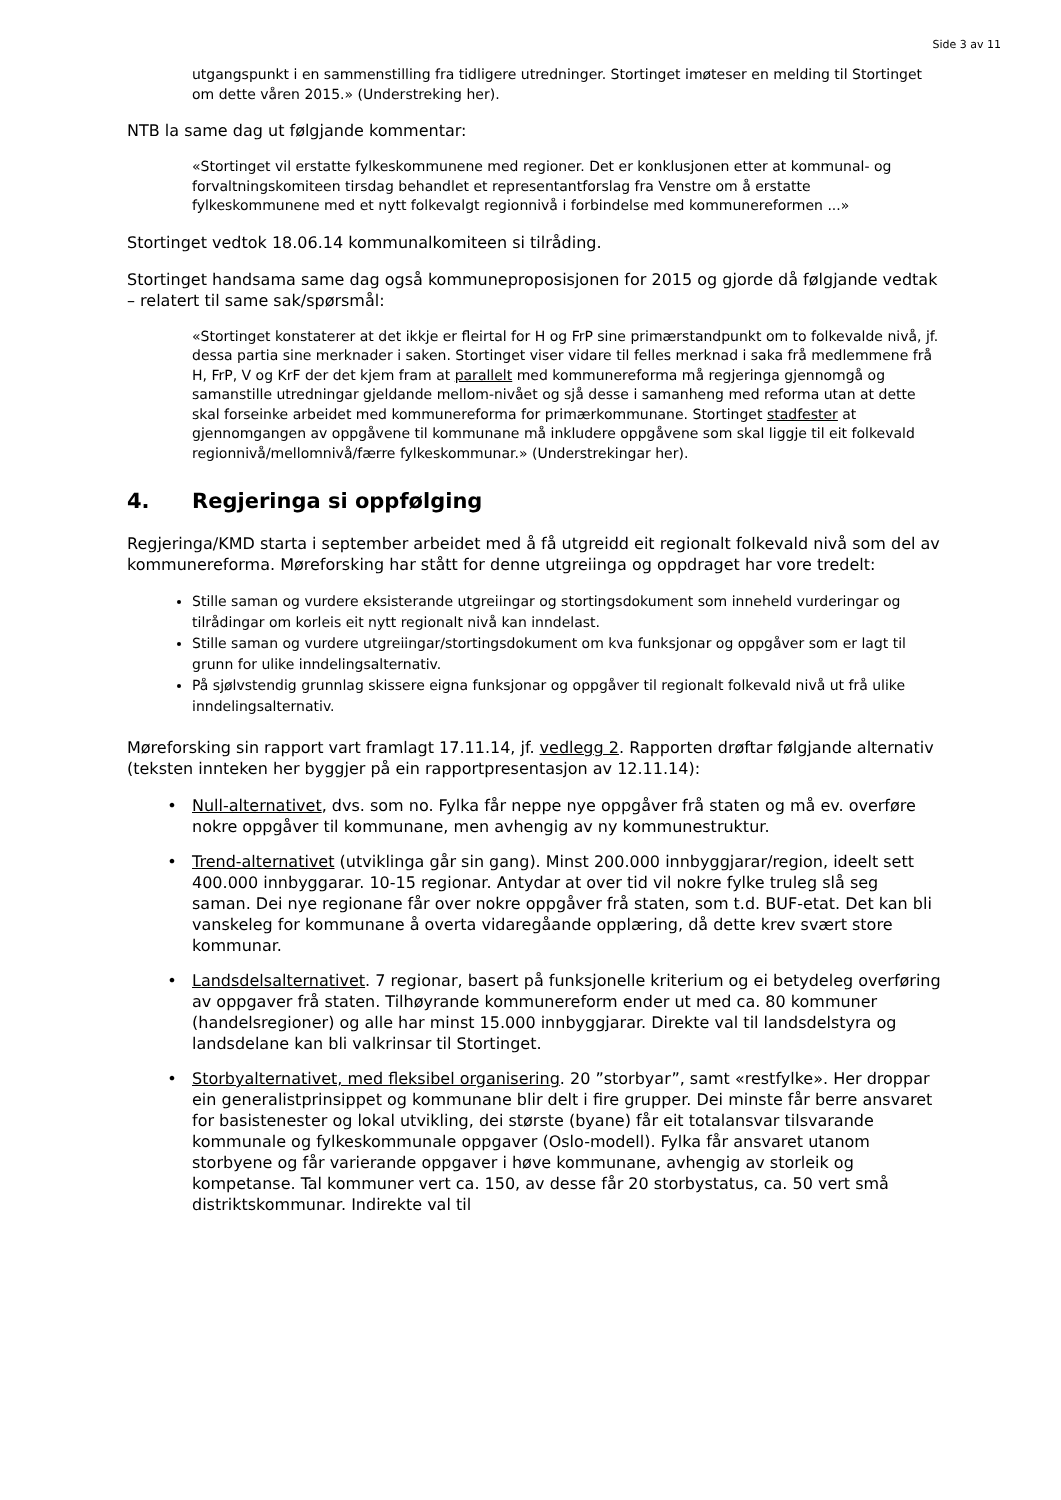Side 3 av 11
utgangspunkt i en sammenstilling fra tidligere utredninger. Stortinget imøteser en melding til Stortinget om dette våren 2015.» (Understreking her).
NTB la same dag ut følgjande kommentar:
«Stortinget vil erstatte fylkeskommunene med regioner. Det er konklusjonen etter at kommunal- og forvaltningskomiteen tirsdag behandlet et representantforslag fra Venstre om å erstatte fylkeskommunene med et nytt folkevalgt regionnivå i forbindelse med kommunereformen ...»
Stortinget vedtok 18.06.14 kommunalkomiteen si tilråding.
Stortinget handsama same dag også kommuneproposisjonen for 2015 og gjorde då følgjande vedtak – relatert til same sak/spørsmål:
«Stortinget konstaterer at det ikkje er fleirtal for H og FrP sine primærstandpunkt om to folkevalde nivå, jf. dessa partia sine merknader i saken. Stortinget viser vidare til felles merknad i saka frå medlemmene frå H, FrP, V og KrF der det kjem fram at parallelt med kommunereforma må regjeringa gjennomgå og samanstille utredningar gjeldande mellom-nivået og sjå desse i samanheng med reforma utan at dette skal forseinke arbeidet med kommunereforma for primærkommunane. Stortinget stadfester at gjennomgangen av oppgåvene til kommunane må inkludere oppgåvene som skal liggje til eit folkevald regionnivå/mellomnivå/færre fylkeskommunar.» (Understrekingar her).
4. Regjeringa si oppfølging
Regjeringa/KMD starta i september arbeidet med å få utgreidd eit regionalt folkevald nivå som del av kommunereforma. Møreforsking har stått for denne utgreiinga og oppdraget har vore tredelt:
Stille saman og vurdere eksisterande utgreiingar og stortingsdokument som inneheld vurderingar og tilrådingar om korleis eit nytt regionalt nivå kan inndelast.
Stille saman og vurdere utgreiingar/stortingsdokument om kva funksjonar og oppgåver som er lagt til grunn for ulike inndelingsalternativ.
På sjølvstendig grunnlag skissere eigna funksjonar og oppgåver til regionalt folkevald nivå ut frå ulike inndelingsalternativ.
Møreforsking sin rapport vart framlagt 17.11.14, jf. vedlegg 2. Rapporten drøftar følgjande alternativ (teksten innteken her byggjer på ein rapportpresentasjon av 12.11.14):
Null-alternativet, dvs. som no. Fylka får neppe nye oppgåver frå staten og må ev. overføre nokre oppgåver til kommunane, men avhengig av ny kommunestruktur.
Trend-alternativet (utviklinga går sin gang). Minst 200.000 innbyggjarar/region, ideelt sett 400.000 innbyggarar. 10-15 regionar. Antydar at over tid vil nokre fylke truleg slå seg saman. Dei nye regionane får over nokre oppgåver frå staten, som t.d. BUF-etat. Det kan bli vanskeleg for kommunane å overta vidaregåande opplæring, då dette krev svært store kommunar.
Landsdelsalternativet. 7 regionar, basert på funksjonelle kriterium og ei betydeleg overføring av oppgaver frå staten. Tilhøyrande kommunereform ender ut med ca. 80 kommuner (handelsregioner) og alle har minst 15.000 innbyggjarar. Direkte val til landsdelstyra og landsdelane kan bli valkrinsar til Stortinget.
Storbyalternativet, med fleksibel organisering. 20 ”storbyar”, samt «restfylke». Her droppar ein generalistprinsippet og kommunane blir delt i fire grupper. Dei minste får berre ansvaret for basistenester og lokal utvikling, dei største (byane) får eit totalansvar tilsvarande kommunale og fylkeskommunale oppgaver (Oslo-modell). Fylka får ansvaret utanom storbyene og får varierande oppgaver i høve kommunane, avhengig av storleik og kompetanse. Tal kommuner vert ca. 150, av desse får 20 storbystatus, ca. 50 vert små distriktskommunar. Indirekte val til